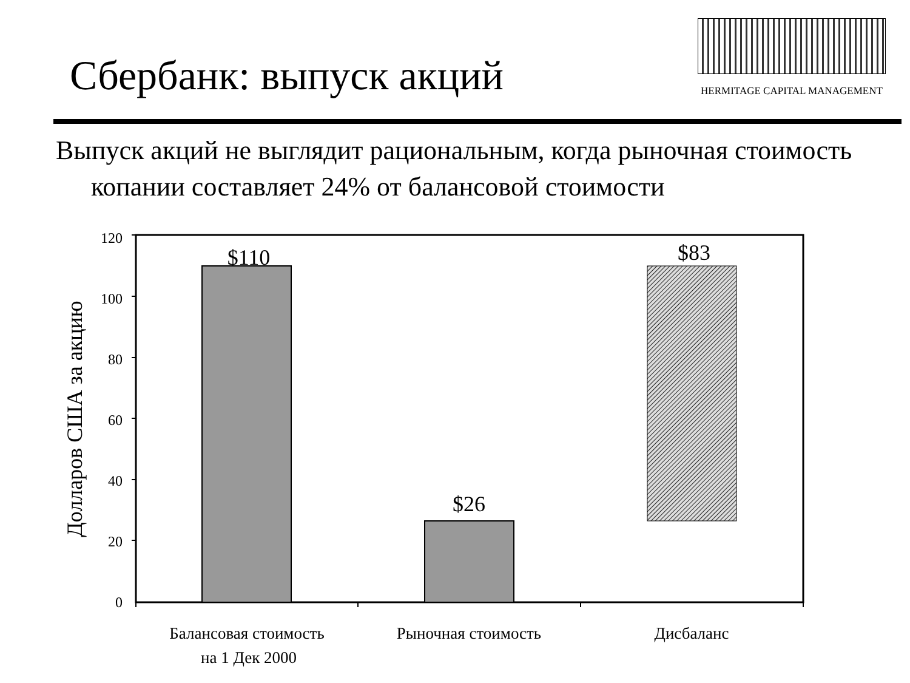Сбербанк: выпуск акций
HERMITAGE CAPITAL MANAGEMENT
Выпуск акций не выглядит рациональным, когда рыночная стоимость копании составляет 24% от балансовой стоимости
120
100
80
60
40
20
0
Долларов США за акцию
$110
$26
$83
Балансовая стоимость
на 1 Дек 2000
Рыночная стоимость
Дисбаланс